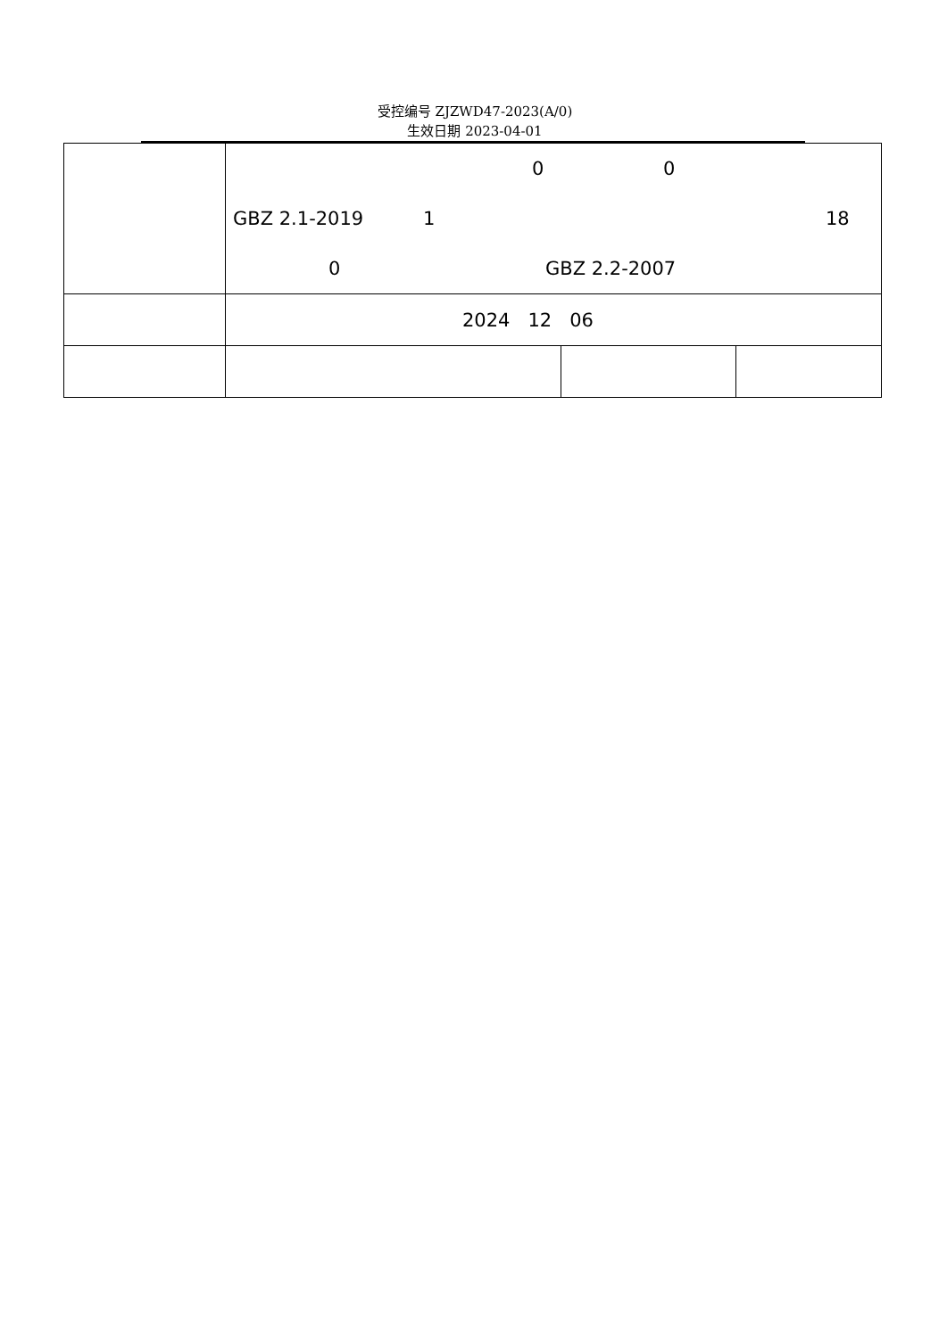受控编号 ZJZWD47-2023(A/0)
生效日期 2023-04-01
| | 0 0 GBZ 2.1-2019 1 18 0 GBZ 2.2-2007 | | |
| | 2024 12 06 | | |